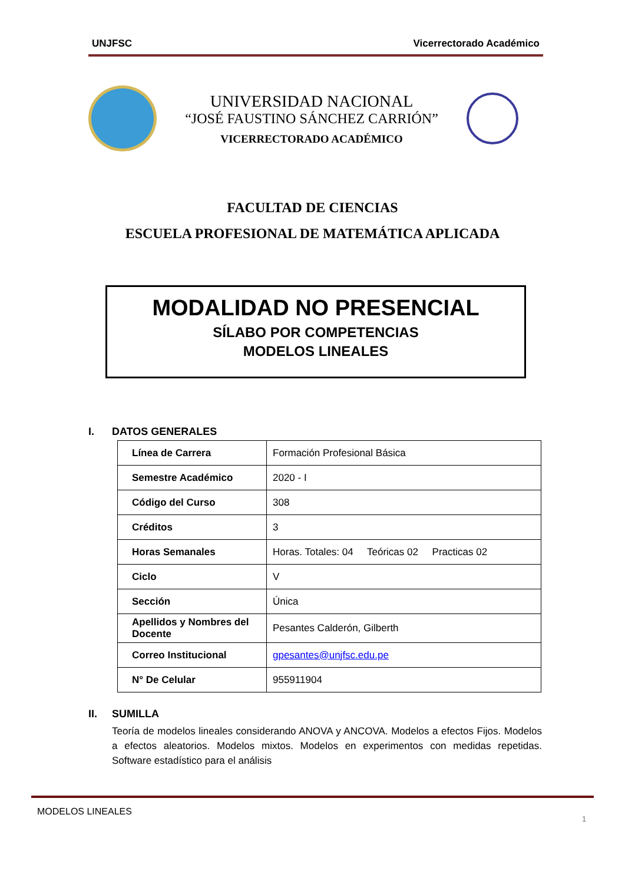UNJFSC Vicerrectorado Académico
UNIVERSIDAD NACIONAL
“JOSÉ FAUSTINO SÁNCHEZ CARRIÓN”
VICERRECTORADO ACADÉMICO
FACULTAD DE CIENCIAS
ESCUELA PROFESIONAL DE MATEMÁTICA APLICADA
MODALIDAD NO PRESENCIAL
SÍLABO POR COMPETENCIAS
MODELOS LINEALES
I. DATOS GENERALES
| Línea de Carrera | Formación Profesional Básica |
| Semestre Académico | 2020 - I |
| Código del Curso | 308 |
| Créditos | 3 |
| Horas Semanales | Horas. Totales: 04 Teóricas 02 Practicas 02 |
| Ciclo | V |
| Sección | Única |
| Apellidos y Nombres del Docente | Pesantes Calderón, Gilberth |
| Correo Institucional | gpesantes@unjfsc.edu.pe |
| N° De Celular | 955911904 |
II. SUMILLA
Teoría de modelos lineales considerando ANOVA y ANCOVA. Modelos a efectos Fijos. Modelos a efectos aleatorios. Modelos mixtos. Modelos en experimentos con medidas repetidas. Software estadístico para el análisis
MODELOS LINEALES
1